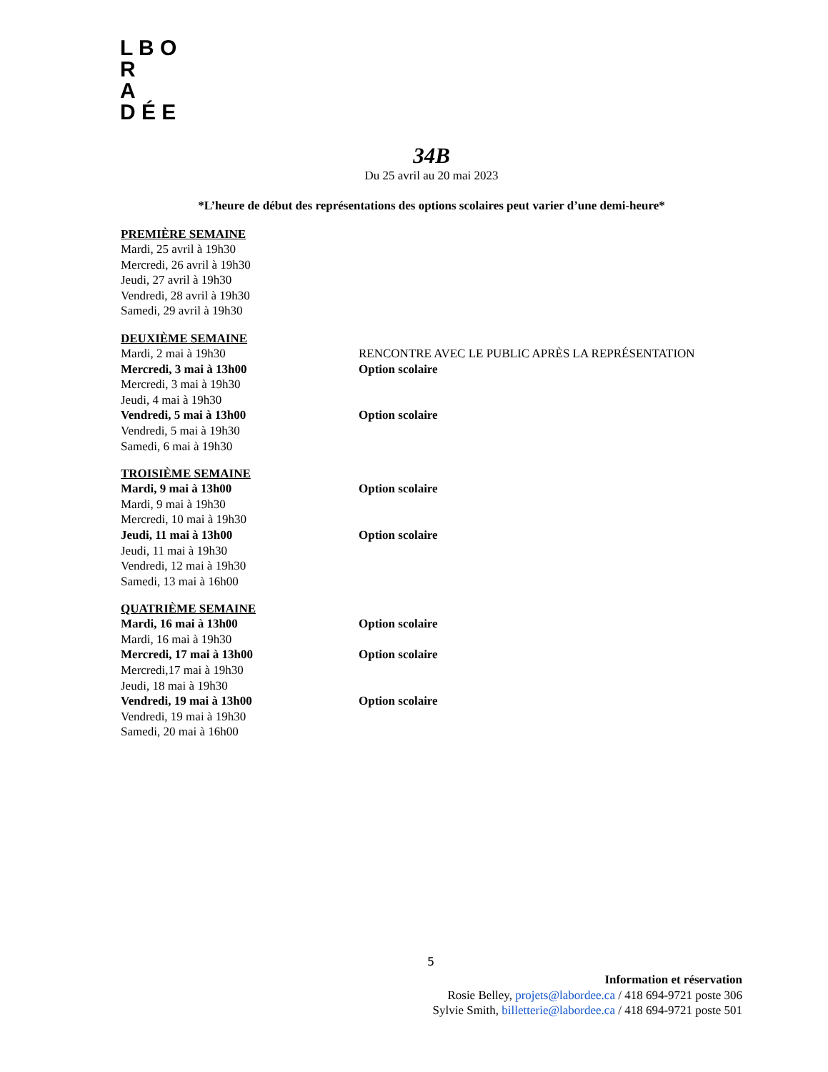L B O R
A
D É E
34B
Du 25 avril au 20 mai 2023
*L’heure de début des représentations des options scolaires peut varier d’une demi-heure*
PREMIÈRE SEMAINE
Mardi, 25 avril à 19h30
Mercredi, 26 avril à 19h30
Jeudi, 27 avril à 19h30
Vendredi, 28 avril à 19h30
Samedi, 29 avril à 19h30
DEUXIÈME SEMAINE
Mardi, 2 mai à 19h30 RENCONTRE AVEC LE PUBLIC APRÈS LA REPRÉSENTATION
Mercredi, 3 mai à 13h00 Option scolaire
Mercredi, 3 mai à 19h30
Jeudi, 4 mai à 19h30
Vendredi, 5 mai à 13h00 Option scolaire
Vendredi, 5 mai à 19h30
Samedi, 6 mai à 19h30
TROISIÈME SEMAINE
Mardi, 9 mai à 13h00 Option scolaire
Mardi, 9 mai à 19h30
Mercredi, 10 mai à 19h30
Jeudi, 11 mai à 13h00 Option scolaire
Jeudi, 11 mai à 19h30
Vendredi, 12 mai à 19h30
Samedi, 13 mai à 16h00
QUATRIÈME SEMAINE
Mardi, 16 mai à 13h00 Option scolaire
Mardi, 16 mai à 19h30
Mercredi, 17 mai à 13h00 Option scolaire
Mercredi,17 mai à 19h30
Jeudi, 18 mai à 19h30
Vendredi, 19 mai à 13h00 Option scolaire
Vendredi, 19 mai à 19h30
Samedi, 20 mai à 16h00
5
Information et réservation
Rosie Belley, projets@labordee.ca / 418 694-9721 poste 306
Sylvie Smith, billetterie@labordee.ca / 418 694-9721 poste 501